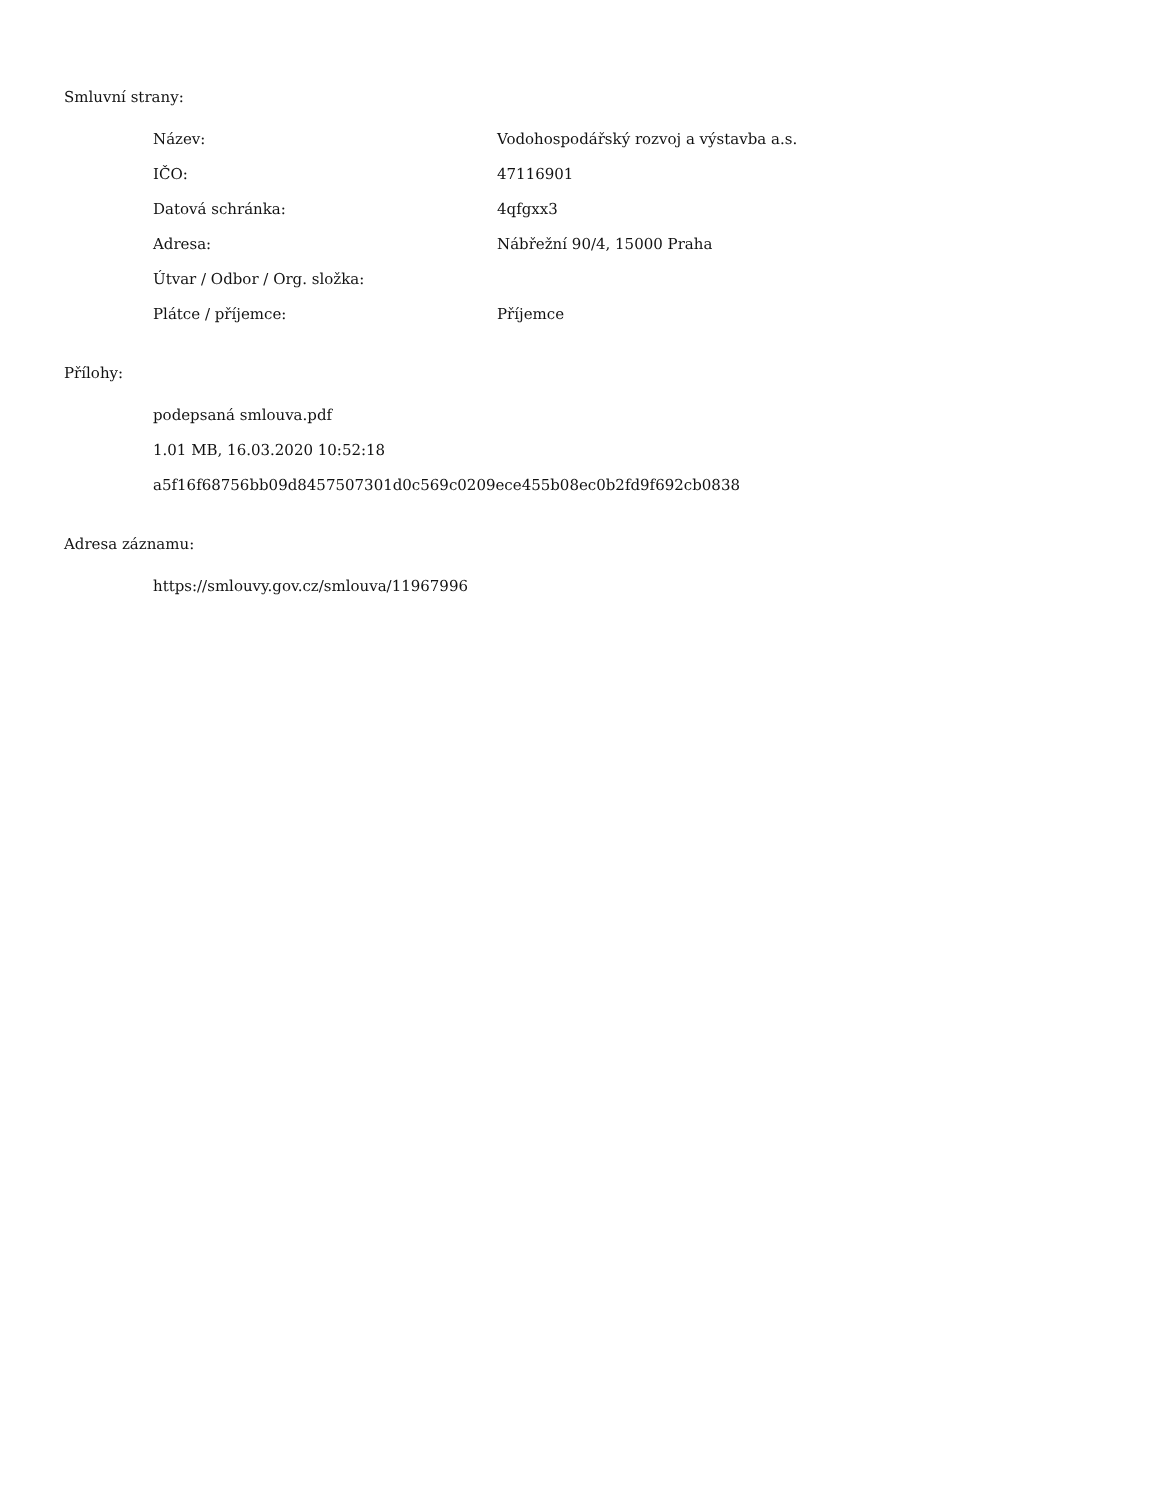Smluvní strany:
| Název: | Vodohospodářský rozvoj a výstavba a.s. |
| IČO: | 47116901 |
| Datová schránka: | 4qfgxx3 |
| Adresa: | Nábřežní 90/4, 15000 Praha |
| Útvar / Odbor / Org. složka: | |
| Plátce / příjemce: | Příjemce |
Přílohy:
podepsaná smlouva.pdf
1.01 MB, 16.03.2020 10:52:18
a5f16f68756bb09d8457507301d0c569c0209ece455b08ec0b2fd9f692cb0838
Adresa záznamu:
https://smlouvy.gov.cz/smlouva/11967996